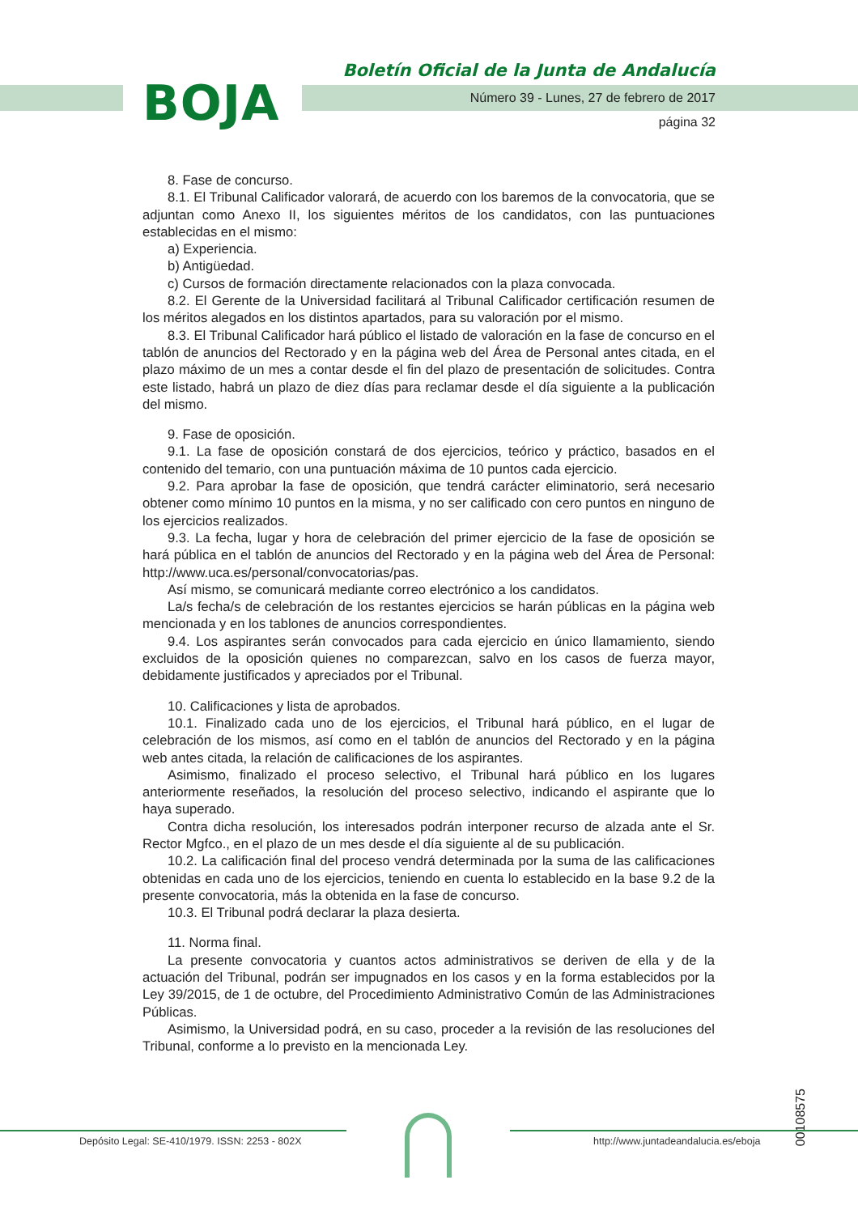BOJA
Boletín Oficial de la Junta de Andalucía
Número 39 - Lunes, 27 de febrero de 2017
página 32
8. Fase de concurso.
8.1. El Tribunal Calificador valorará, de acuerdo con los baremos de la convocatoria, que se adjuntan como Anexo II, los siguientes méritos de los candidatos, con las puntuaciones establecidas en el mismo:
a) Experiencia.
b) Antigüedad.
c) Cursos de formación directamente relacionados con la plaza convocada.
8.2. El Gerente de la Universidad facilitará al Tribunal Calificador certificación resumen de los méritos alegados en los distintos apartados, para su valoración por el mismo.
8.3. El Tribunal Calificador hará público el listado de valoración en la fase de concurso en el tablón de anuncios del Rectorado y en la página web del Área de Personal antes citada, en el plazo máximo de un mes a contar desde el fin del plazo de presentación de solicitudes. Contra este listado, habrá un plazo de diez días para reclamar desde el día siguiente a la publicación del mismo.
9. Fase de oposición.
9.1. La fase de oposición constará de dos ejercicios, teórico y práctico, basados en el contenido del temario, con una puntuación máxima de 10 puntos cada ejercicio.
9.2. Para aprobar la fase de oposición, que tendrá carácter eliminatorio, será necesario obtener como mínimo 10 puntos en la misma, y no ser calificado con cero puntos en ninguno de los ejercicios realizados.
9.3. La fecha, lugar y hora de celebración del primer ejercicio de la fase de oposición se hará pública en el tablón de anuncios del Rectorado y en la página web del Área de Personal: http://www.uca.es/personal/convocatorias/pas.
Así mismo, se comunicará mediante correo electrónico a los candidatos.
La/s fecha/s de celebración de los restantes ejercicios se harán públicas en la página web mencionada y en los tablones de anuncios correspondientes.
9.4. Los aspirantes serán convocados para cada ejercicio en único llamamiento, siendo excluidos de la oposición quienes no comparezcan, salvo en los casos de fuerza mayor, debidamente justificados y apreciados por el Tribunal.
10. Calificaciones y lista de aprobados.
10.1. Finalizado cada uno de los ejercicios, el Tribunal hará público, en el lugar de celebración de los mismos, así como en el tablón de anuncios del Rectorado y en la página web antes citada, la relación de calificaciones de los aspirantes.
Asimismo, finalizado el proceso selectivo, el Tribunal hará público en los lugares anteriormente reseñados, la resolución del proceso selectivo, indicando el aspirante que lo haya superado.
Contra dicha resolución, los interesados podrán interponer recurso de alzada ante el Sr. Rector Mgfco., en el plazo de un mes desde el día siguiente al de su publicación.
10.2. La calificación final del proceso vendrá determinada por la suma de las calificaciones obtenidas en cada uno de los ejercicios, teniendo en cuenta lo establecido en la base 9.2 de la presente convocatoria, más la obtenida en la fase de concurso.
10.3. El Tribunal podrá declarar la plaza desierta.
11. Norma final.
La presente convocatoria y cuantos actos administrativos se deriven de ella y de la actuación del Tribunal, podrán ser impugnados en los casos y en la forma establecidos por la Ley 39/2015, de 1 de octubre, del Procedimiento Administrativo Común de las Administraciones Públicas.
Asimismo, la Universidad podrá, en su caso, proceder a la revisión de las resoluciones del Tribunal, conforme a lo previsto en la mencionada Ley.
00108575
Depósito Legal: SE-410/1979. ISSN: 2253 - 802X
http://www.juntadeandalucia.es/eboja